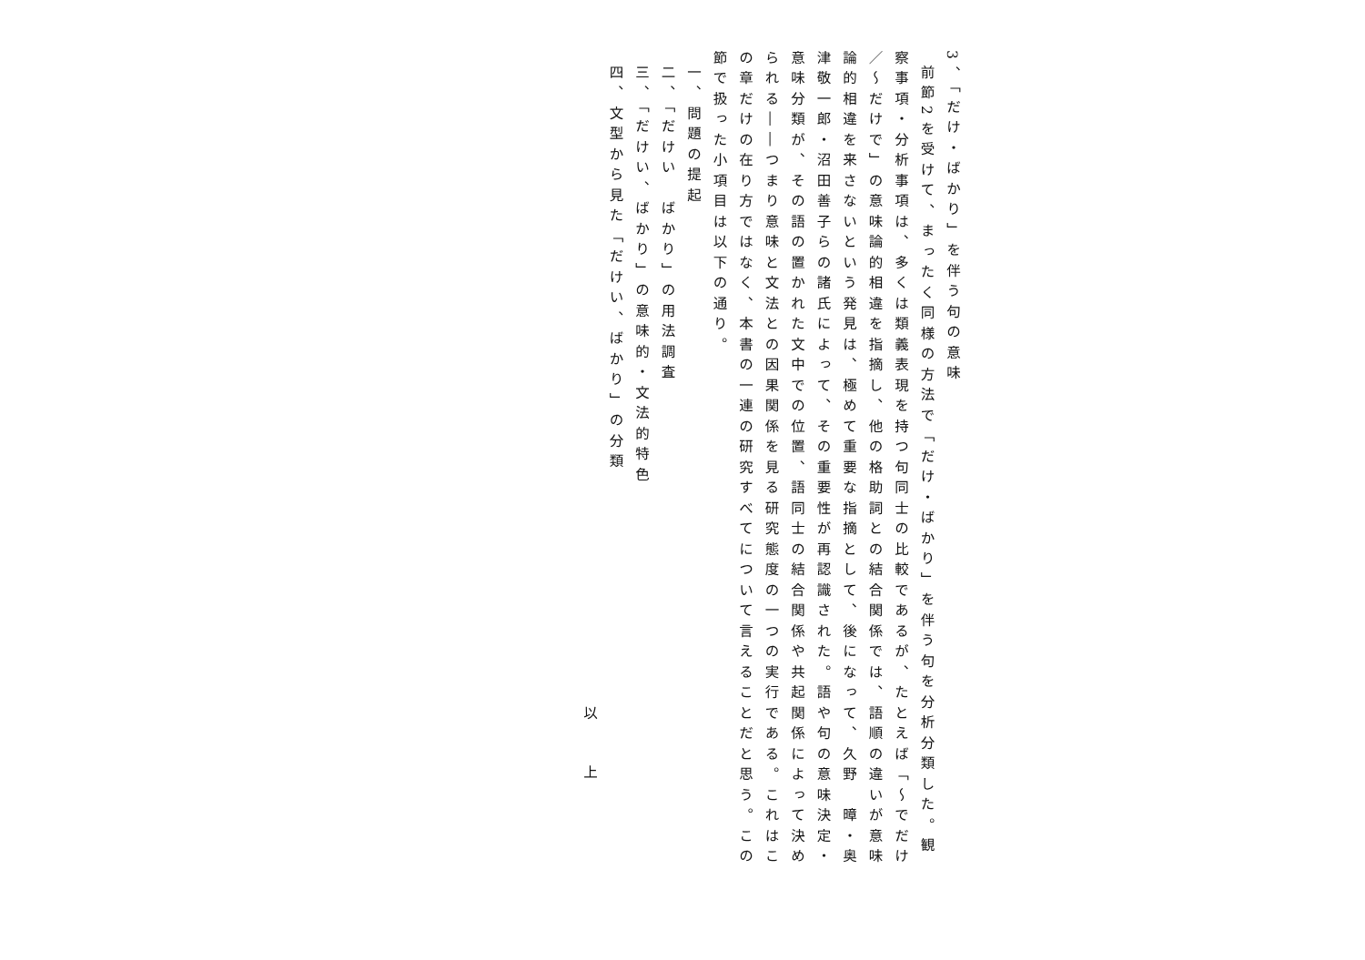3、「だけ・ばかり」を伴う句の意味
前節2を受けて、まったく同様の方法で「だけ・ばかり」を伴う句を分析分類した。観察事項・分析事項は、多くは類義表現を持つ句同士の比較であるが、たとえば「～でだけ／～だけで」の意味論的相違を指摘し、他の格助詞との結合関係では、語順の違いが意味論的相違を来さないという発見は、極めて重要な指摘として、後になって、久野　暲・奥津敬一郎・沼田善子らの諸氏によって、その重要性が再認識された。語や句の意味決定・意味分類が、その語の置かれた文中での位置、語同士の結合関係や共起関係によって決められる――つまり意味と文法との因果関係を見る研究態度の一つの実行である。これはこの章だけの在り方ではなく、本書の一連の研究すべてについて言えることだと思う。この節で扱った小項目は以下の通り。
一、問題の提起
二、「だけい　ばかり」の用法調査
三、「だけい、ばかり」の意味的・文法的特色
四、文型から見た「だけい、ばかり」の分類
以上